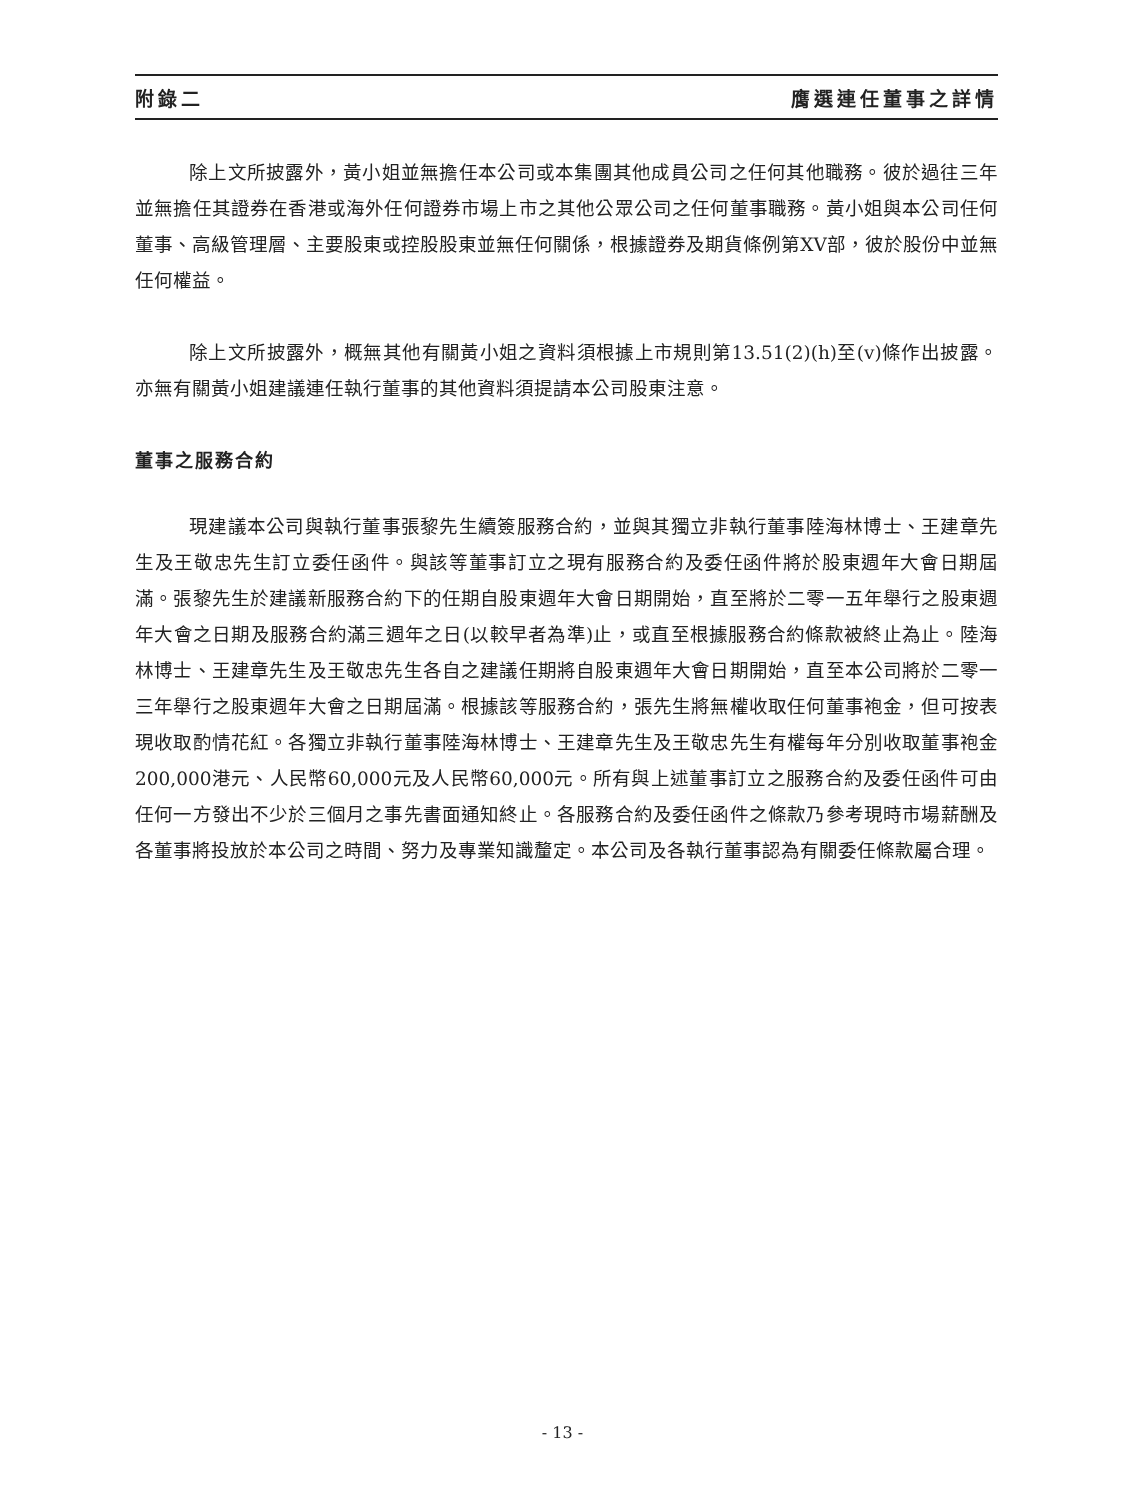附錄二 膺選連任董事之詳情
除上文所披露外，黃小姐並無擔任本公司或本集團其他成員公司之任何其他職務。彼於過往三年並無擔任其證券在香港或海外任何證券市場上市之其他公眾公司之任何董事職務。黃小姐與本公司任何董事、高級管理層、主要股東或控股股東並無任何關係，根據證券及期貨條例第XV部，彼於股份中並無任何權益。
除上文所披露外，概無其他有關黃小姐之資料須根據上市規則第13.51(2)(h)至(v)條作出披露。亦無有關黃小姐建議連任執行董事的其他資料須提請本公司股東注意。
董事之服務合約
現建議本公司與執行董事張黎先生續簽服務合約，並與其獨立非執行董事陸海林博士、王建章先生及王敬忠先生訂立委任函件。與該等董事訂立之現有服務合約及委任函件將於股東週年大會日期屆滿。張黎先生於建議新服務合約下的任期自股東週年大會日期開始，直至將於二零一五年舉行之股東週年大會之日期及服務合約滿三週年之日(以較早者為準)止，或直至根據服務合約條款被終止為止。陸海林博士、王建章先生及王敬忠先生各自之建議任期將自股東週年大會日期開始，直至本公司將於二零一三年舉行之股東週年大會之日期屆滿。根據該等服務合約，張先生將無權收取任何董事袍金，但可按表現收取酌情花紅。各獨立非執行董事陸海林博士、王建章先生及王敬忠先生有權每年分別收取董事袍金200,000港元、人民幣60,000元及人民幣60,000元。所有與上述董事訂立之服務合約及委任函件可由任何一方發出不少於三個月之事先書面通知終止。各服務合約及委任函件之條款乃參考現時市場薪酬及各董事將投放於本公司之時間、努力及專業知識釐定。本公司及各執行董事認為有關委任條款屬合理。
- 13 -